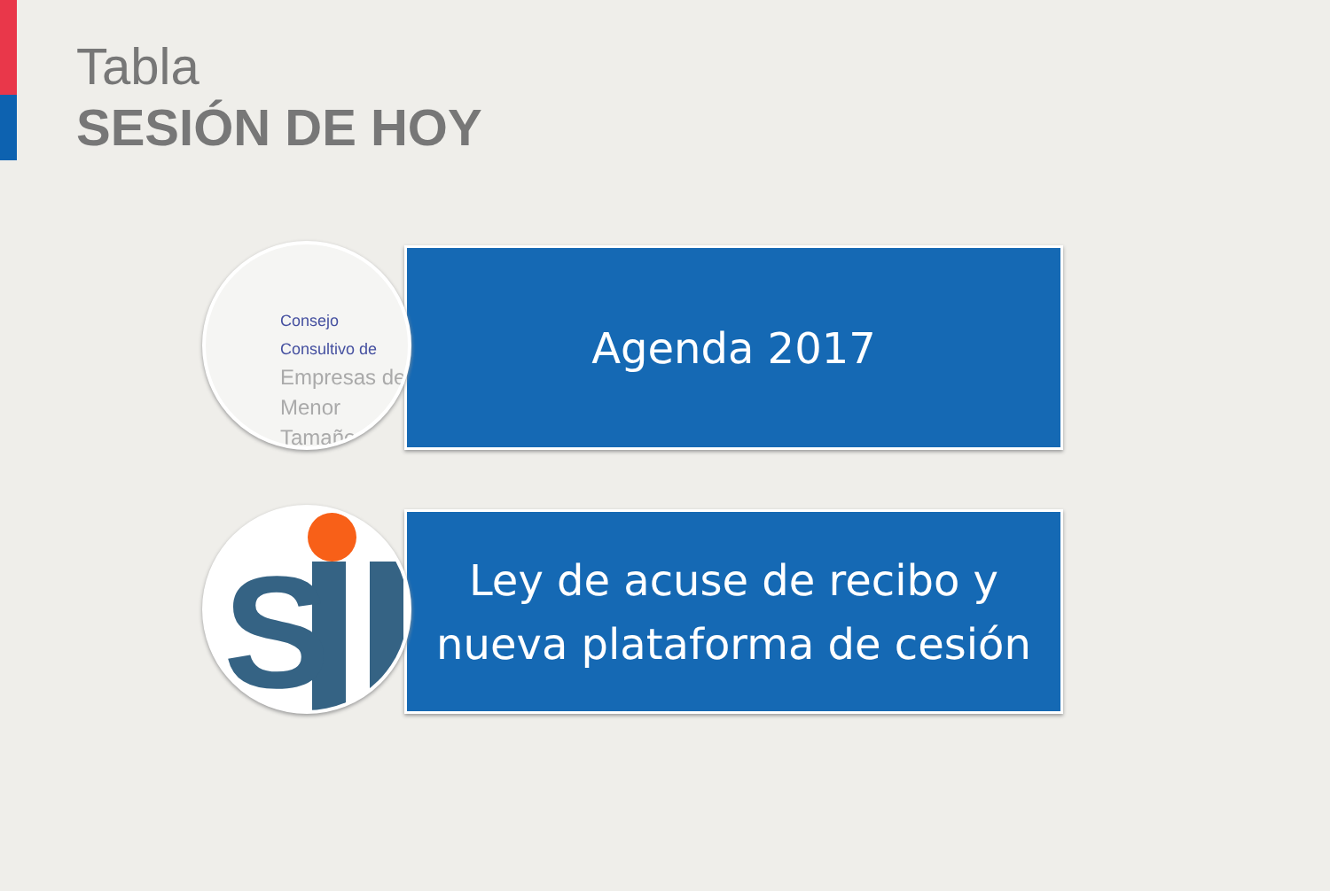Tabla
SESIÓN DE HOY
Agenda 2017
Consejo Consultivo de
Empresas de
Menor Tamaño
Ley de acuse de recibo y
nueva plataforma de cesión
S